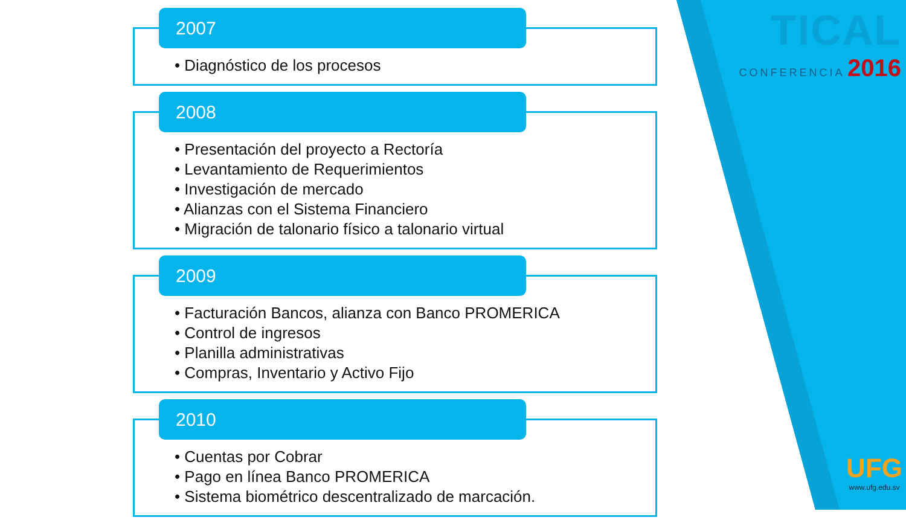2007
• Diagnóstico de los procesos
2008
• Presentación del proyecto a Rectoría
• Levantamiento de Requerimientos
• Investigación de mercado
• Alianzas con el Sistema Financiero
• Migración de talonario físico a talonario virtual
2009
• Facturación Bancos, alianza con Banco PROMERICA
• Control de ingresos
• Planilla administrativas
• Compras, Inventario y Activo Fijo
2010
• Cuentas por Cobrar
• Pago en línea Banco PROMERICA
• Sistema biométrico descentralizado de marcación.
TICAL
CONFERENCIA 2016
UFG
www.ufg.edu.sv